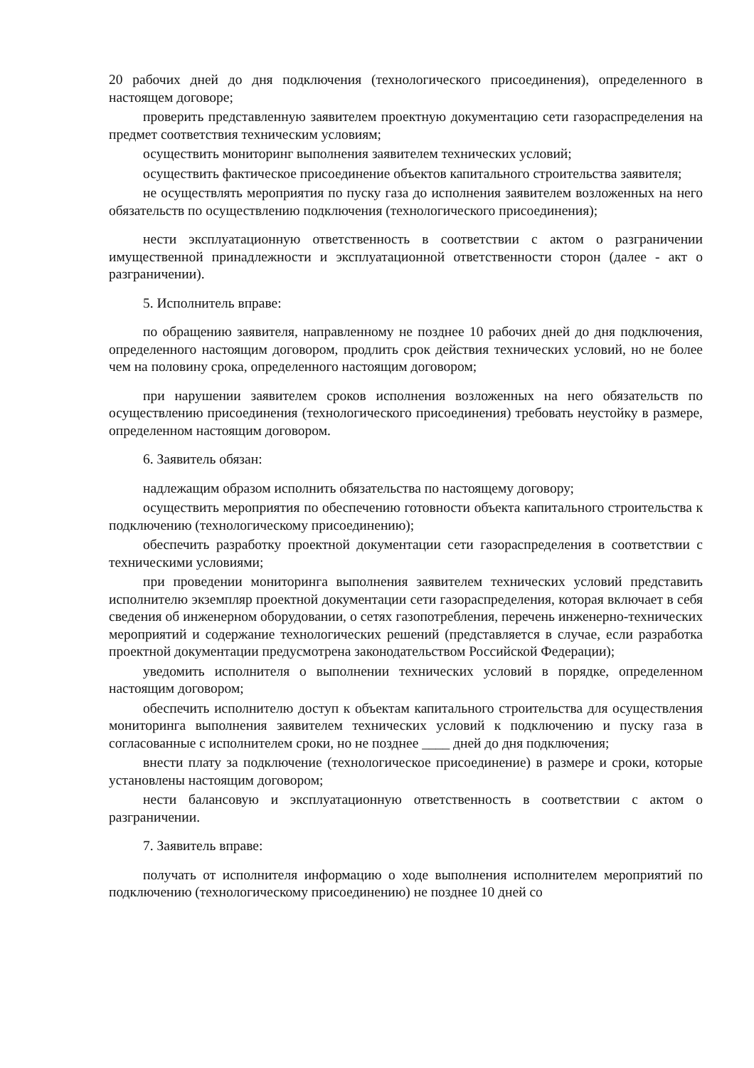20 рабочих дней до дня подключения (технологического присоединения), определенного в настоящем договоре;
проверить представленную заявителем проектную документацию сети газораспределения на предмет соответствия техническим условиям;
осуществить мониторинг выполнения заявителем технических условий;
осуществить фактическое присоединение объектов капитального строительства заявителя;
не осуществлять мероприятия по пуску газа до исполнения заявителем возложенных на него обязательств по осуществлению подключения (технологического присоединения);
нести эксплуатационную ответственность в соответствии с актом о разграничении имущественной принадлежности и эксплуатационной ответственности сторон (далее - акт о разграничении).
5. Исполнитель вправе:
по обращению заявителя, направленному не позднее 10 рабочих дней до дня подключения, определенного настоящим договором, продлить срок действия технических условий, но не более чем на половину срока, определенного настоящим договором;
при нарушении заявителем сроков исполнения возложенных на него обязательств по осуществлению присоединения (технологического присоединения) требовать неустойку в размере, определенном настоящим договором.
6. Заявитель обязан:
надлежащим образом исполнить обязательства по настоящему договору;
осуществить мероприятия по обеспечению готовности объекта капитального строительства к подключению (технологическому присоединению);
обеспечить разработку проектной документации сети газораспределения в соответствии с техническими условиями;
при проведении мониторинга выполнения заявителем технических условий представить исполнителю экземпляр проектной документации сети газораспределения, которая включает в себя сведения об инженерном оборудовании, о сетях газопотребления, перечень инженерно-технических мероприятий и содержание технологических решений (представляется в случае, если разработка проектной документации предусмотрена законодательством Российской Федерации);
уведомить исполнителя о выполнении технических условий в порядке, определенном настоящим договором;
обеспечить исполнителю доступ к объектам капитального строительства для осуществления мониторинга выполнения заявителем технических условий к подключению и пуску газа в согласованные с исполнителем сроки, но не позднее ____ дней до дня подключения;
внести плату за подключение (технологическое присоединение) в размере и сроки, которые установлены настоящим договором;
нести балансовую и эксплуатационную ответственность в соответствии с актом о разграничении.
7. Заявитель вправе:
получать от исполнителя информацию о ходе выполнения исполнителем мероприятий по подключению (технологическому присоединению) не позднее 10 дней со